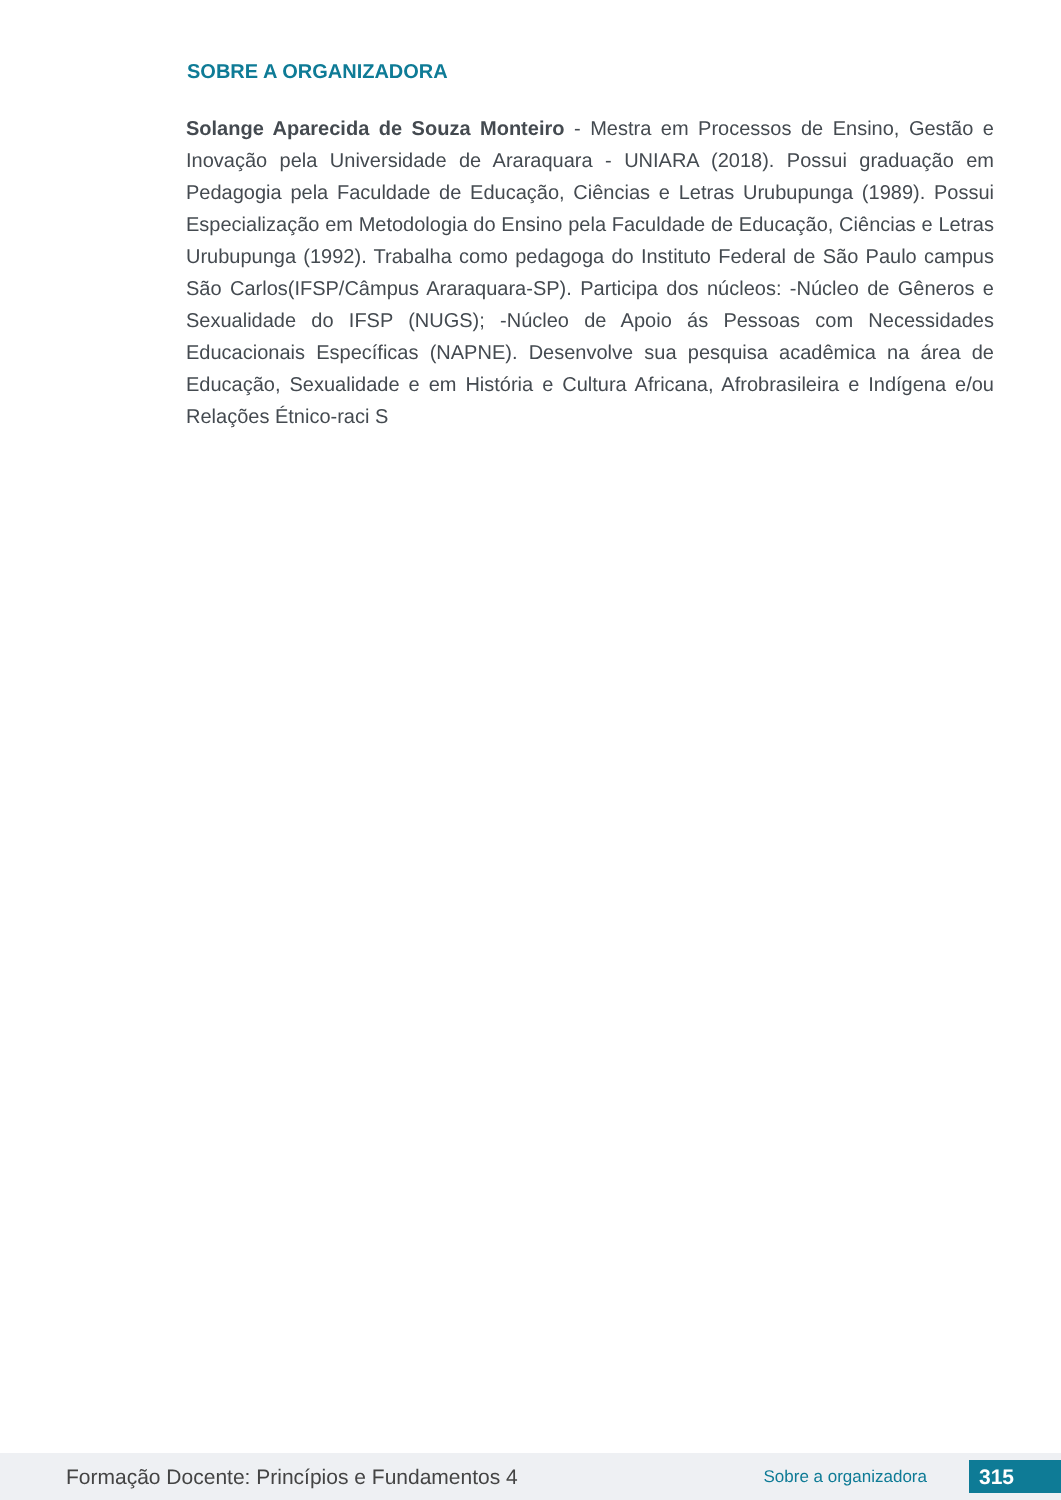SOBRE A ORGANIZADORA
Solange Aparecida de Souza Monteiro - Mestra em Processos de Ensino, Gestão e Inovação pela Universidade de Araraquara - UNIARA (2018). Possui graduação em Pedagogia pela Faculdade de Educação, Ciências e Letras Urubupunga (1989). Possui Especialização em Metodologia do Ensino pela Faculdade de Educação, Ciências e Letras Urubupunga (1992). Trabalha como pedagoga do Instituto Federal de São Paulo campus São Carlos(IFSP/Câmpus Araraquara-SP). Participa dos núcleos: -Núcleo de Gêneros e Sexualidade do IFSP (NUGS); -Núcleo de Apoio ás Pessoas com Necessidades Educacionais Específicas (NAPNE). Desenvolve sua pesquisa acadêmica na área de Educação, Sexualidade e em História e Cultura Africana, Afrobrasileira e Indígena e/ou Relações Étnico-raci S
Formação Docente: Princípios e Fundamentos 4 Sobre a organizadora 315